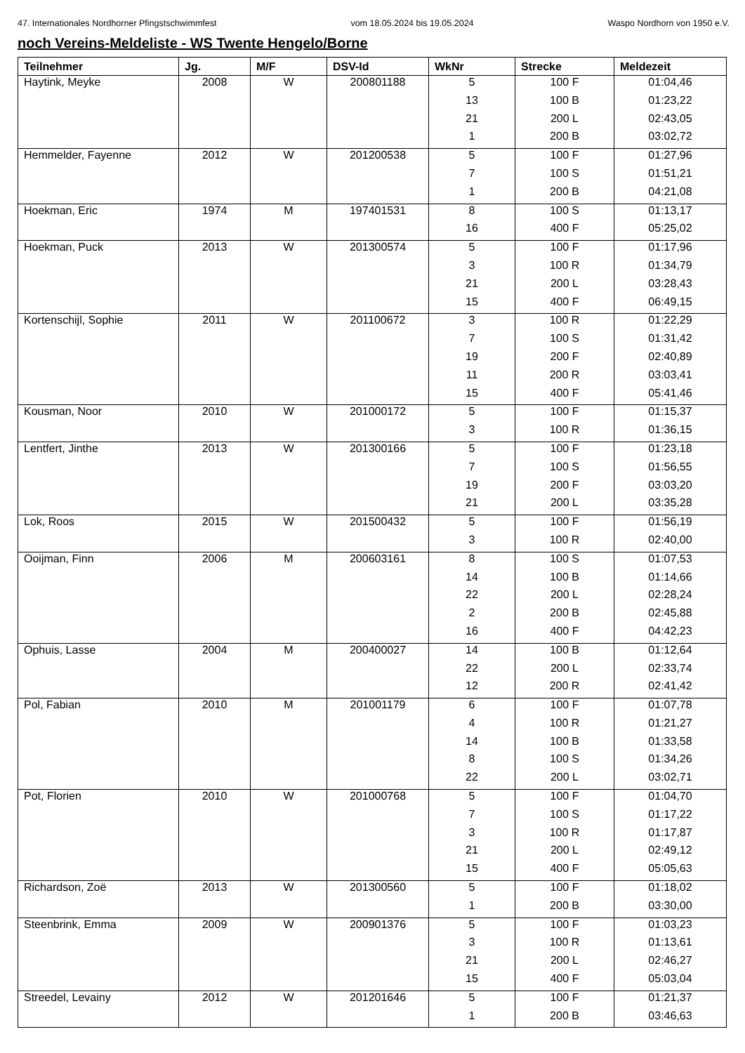47. Internationales Nordhorner Pfingstschwimmfest vom 18.05.2024 bis 19.05.2024 Waspo Nordhorn von 1950 e.V.
noch Vereins-Meldeliste - WS Twente Hengelo/Borne
| Teilnehmer | Jg. | M/F | DSV-Id | WkNr | Strecke | Meldezeit |
| --- | --- | --- | --- | --- | --- | --- |
| Haytink, Meyke | 2008 | W | 200801188 | 5 | 100 F | 01:04,46 |
| | | | | 13 | 100 B | 01:23,22 |
| | | | | 21 | 200 L | 02:43,05 |
| | | | | 1 | 200 B | 03:02,72 |
| Hemmelder, Fayenne | 2012 | W | 201200538 | 5 | 100 F | 01:27,96 |
| | | | | 7 | 100 S | 01:51,21 |
| | | | | 1 | 200 B | 04:21,08 |
| Hoekman, Eric | 1974 | M | 197401531 | 8 | 100 S | 01:13,17 |
| | | | | 16 | 400 F | 05:25,02 |
| Hoekman, Puck | 2013 | W | 201300574 | 5 | 100 F | 01:17,96 |
| | | | | 3 | 100 R | 01:34,79 |
| | | | | 21 | 200 L | 03:28,43 |
| | | | | 15 | 400 F | 06:49,15 |
| Kortenschijl, Sophie | 2011 | W | 201100672 | 3 | 100 R | 01:22,29 |
| | | | | 7 | 100 S | 01:31,42 |
| | | | | 19 | 200 F | 02:40,89 |
| | | | | 11 | 200 R | 03:03,41 |
| | | | | 15 | 400 F | 05:41,46 |
| Kousman, Noor | 2010 | W | 201000172 | 5 | 100 F | 01:15,37 |
| | | | | 3 | 100 R | 01:36,15 |
| Lentfert, Jinthe | 2013 | W | 201300166 | 5 | 100 F | 01:23,18 |
| | | | | 7 | 100 S | 01:56,55 |
| | | | | 19 | 200 F | 03:03,20 |
| | | | | 21 | 200 L | 03:35,28 |
| Lok, Roos | 2015 | W | 201500432 | 5 | 100 F | 01:56,19 |
| | | | | 3 | 100 R | 02:40,00 |
| Ooijman, Finn | 2006 | M | 200603161 | 8 | 100 S | 01:07,53 |
| | | | | 14 | 100 B | 01:14,66 |
| | | | | 22 | 200 L | 02:28,24 |
| | | | | 2 | 200 B | 02:45,88 |
| | | | | 16 | 400 F | 04:42,23 |
| Ophuis, Lasse | 2004 | M | 200400027 | 14 | 100 B | 01:12,64 |
| | | | | 22 | 200 L | 02:33,74 |
| | | | | 12 | 200 R | 02:41,42 |
| Pol, Fabian | 2010 | M | 201001179 | 6 | 100 F | 01:07,78 |
| | | | | 4 | 100 R | 01:21,27 |
| | | | | 14 | 100 B | 01:33,58 |
| | | | | 8 | 100 S | 01:34,26 |
| | | | | 22 | 200 L | 03:02,71 |
| Pot, Florien | 2010 | W | 201000768 | 5 | 100 F | 01:04,70 |
| | | | | 7 | 100 S | 01:17,22 |
| | | | | 3 | 100 R | 01:17,87 |
| | | | | 21 | 200 L | 02:49,12 |
| | | | | 15 | 400 F | 05:05,63 |
| Richardson, Zoë | 2013 | W | 201300560 | 5 | 100 F | 01:18,02 |
| | | | | 1 | 200 B | 03:30,00 |
| Steenbrink, Emma | 2009 | W | 200901376 | 5 | 100 F | 01:03,23 |
| | | | | 3 | 100 R | 01:13,61 |
| | | | | 21 | 200 L | 02:46,27 |
| | | | | 15 | 400 F | 05:03,04 |
| Streedel, Levainy | 2012 | W | 201201646 | 5 | 100 F | 01:21,37 |
| | | | | 1 | 200 B | 03:46,63 |